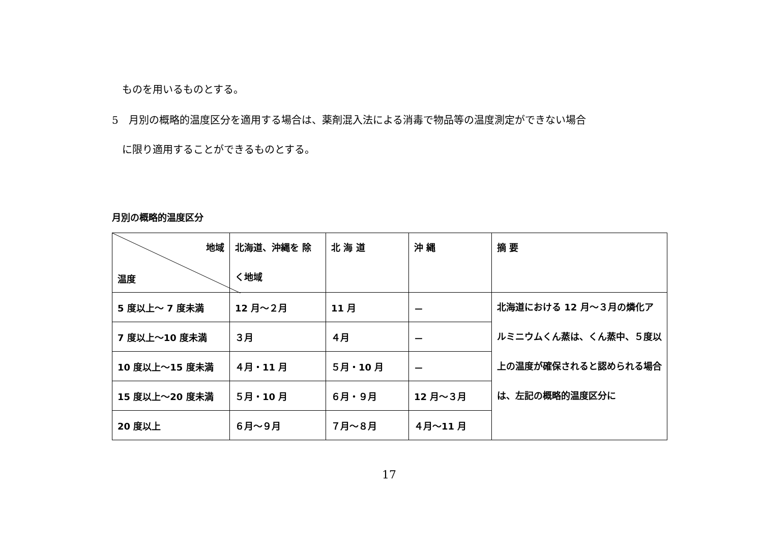ものを用いるものとする。
5　月別の概略的温度区分を適用する場合は、薬剤混入法による消毒で物品等の温度測定ができない場合
に限り適用することができるものとする。
月別の概略的温度区分
| 地域 温度 | 北海道、沖縄を 除く地域 | 北 海 道 | 沖 縄 | 摘 要 |
| --- | --- | --- | --- | --- |
| 5 度以上～ 7 度未満 | 12 月～２月 | 11 月 | － | 北海道における 12 月～３月の燐化アルミニウムくん蒸は、くん蒸中、５度以上の温度が確保されると認められる場合は、左記の概略的温度区分に |
| 7 度以上～10 度未満 | ３月 | ４月 | － | |
| 10 度以上～15 度未満 | ４月・11 月 | ５月・10 月 | － | |
| 15 度以上～20 度未満 | ５月・10 月 | ６月・９月 | 12 月～３月 | |
| 20 度以上 | ６月～９月 | ７月～８月 | ４月～11 月 | |
17